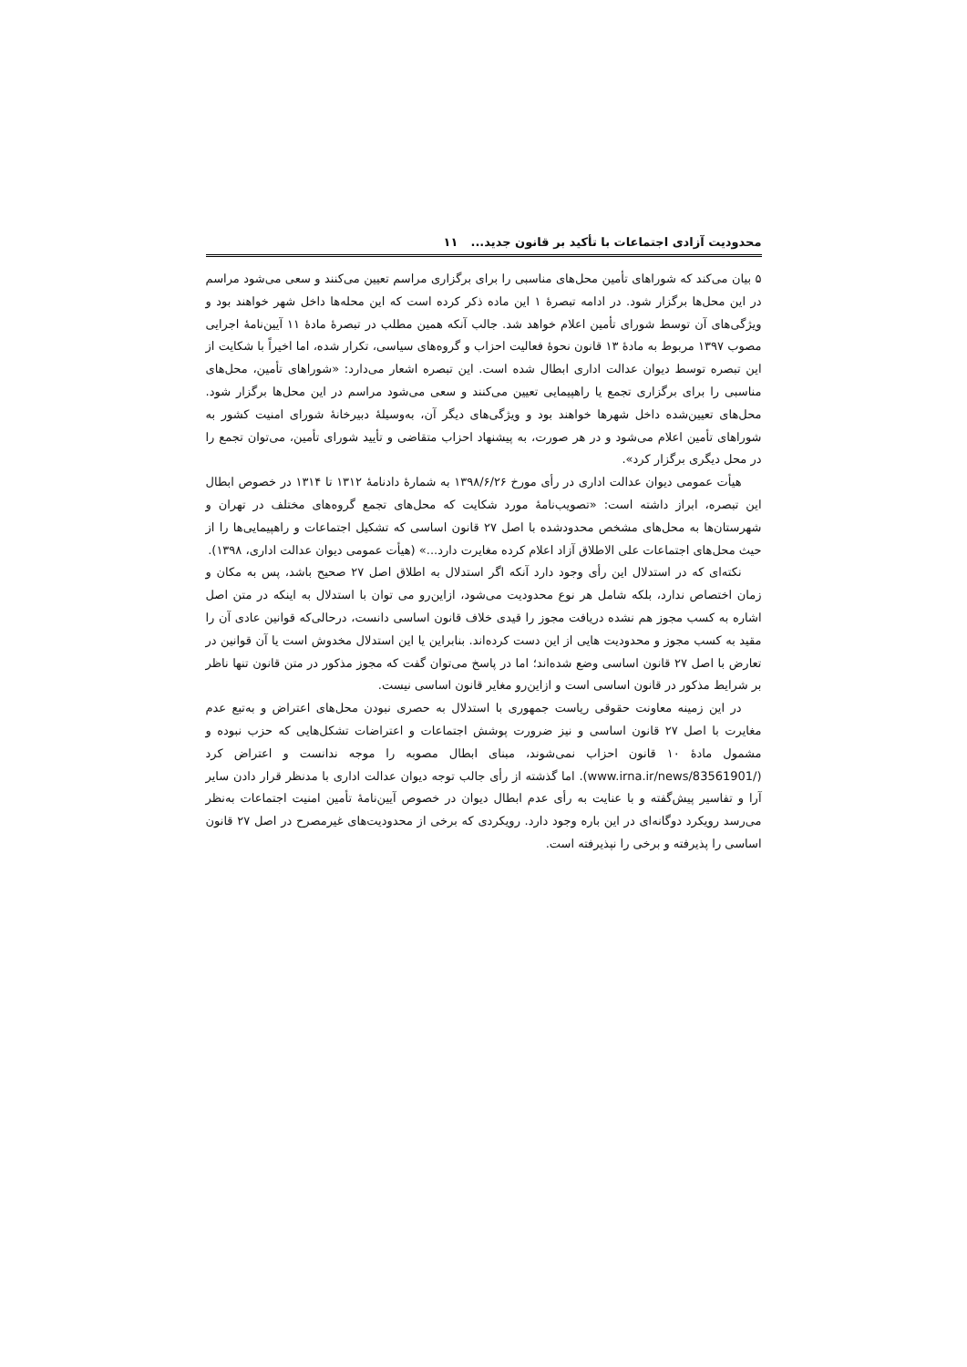محدودیت آزادی اجتماعات با تأکید بر قانون جدید... ۱۱
۵ بیان می‌کند که شوراهای تأمین محل‌های مناسبی را برای برگزاری مراسم تعیین می‌کنند و سعی می‌شود مراسم در این محل‌ها برگزار شود. در ادامه تبصرهٔ ۱ این ماده ذکر کرده است که این محله‌ها داخل شهر خواهند بود و ویژگی‌های آن توسط شورای تأمین اعلام خواهد شد. جالب آنکه همین مطلب در تبصرهٔ مادهٔ ۱۱ آیین‌نامهٔ اجرایی مصوب ۱۳۹۷ مربوط به مادهٔ ۱۳ قانون نحوهٔ فعالیت احزاب و گروه‌های سیاسی، تکرار شده، اما اخیراً با شکایت از این تبصره توسط دیوان عدالت اداری ابطال شده است. این تبصره اشعار می‌دارد: «شوراهای تأمین، محل‌های مناسبی را برای برگزاری تجمع یا راهپیمایی تعیین می‌کنند و سعی می‌شود مراسم در این محل‌ها برگزار شود. محل‌های تعیین‌شده داخل شهرها خواهند بود و ویژگی‌های دیگر آن، به‌وسیلهٔ دبیرخانهٔ شورای امنیت کشور به شوراهای تأمین اعلام می‌شود و در هر صورت، به پیشنهاد احزاب متقاضی و تأیید شورای تأمین، می‌توان تجمع را در محل دیگری برگزار کرد».
هیأت عمومی دیوان عدالت اداری در رأی مورخ ۱۳۹۸/۶/۲۶ به شمارهٔ دادنامهٔ ۱۳۱۲ تا ۱۳۱۴ در خصوص ابطال این تبصره، ابراز داشته است: «تصویب‌نامهٔ مورد شکایت که محل‌های تجمع گروه‌های مختلف در تهران و شهرستان‌ها به محل‌های مشخص محدودشده با اصل ۲۷ قانون اساسی که تشکیل اجتماعات و راهپیمایی‌ها را از حیث محل‌های اجتماعات علی الاطلاق آزاد اعلام کرده مغایرت دارد...» (هیأت عمومی دیوان عدالت اداری، ۱۳۹۸).
نکته‌ای که در استدلال این رأی وجود دارد آنکه اگر استدلال به اطلاق اصل ۲۷ صحیح باشد، پس به مکان و زمان اختصاص ندارد، بلکه شامل هر نوع محدودیت می‌شود، ازاین‌رو می توان با استدلال به اینکه در متن اصل اشاره به کسب مجوز هم نشده دریافت مجوز را قیدی خلاف قانون اساسی دانست، درحالی‌که قوانین عادی آن را مقید به کسب مجوز و محدودیت هایی از این دست کرده‌اند. بنابراین یا این استدلال مخدوش است یا آن قوانین در تعارض با اصل ۲۷ قانون اساسی وضع شده‌اند؛ اما در پاسخ می‌توان گفت که مجوز مذکور در متن قانون تنها ناظر بر شرایط مذکور در قانون اساسی است و ازاین‌رو مغایر قانون اساسی نیست.
در این زمینه معاونت حقوقی ریاست جمهوری با استدلال به حصری نبودن محل‌های اعتراض و به‌تبع عدم مغایرت با اصل ۲۷ قانون اساسی و نیز ضرورت پوشش اجتماعات و اعتراضات تشکل‌هایی که حزب نبوده و مشمول مادهٔ ۱۰ قانون احزاب نمی‌شوند، مبنای ابطال مصوبه را موجه ندانست و اعتراض کرد (www.irna.ir/news/83561901/). اما گذشته از رأی جالب توجه دیوان عدالت اداری با مدنظر قرار دادن سایر آرا و تفاسیر پیش‌گفته و با عنایت به رأی عدم ابطال دیوان در خصوص آیین‌نامهٔ تأمین امنیت اجتماعات به‌نظر می‌رسد رویکرد دوگانه‌ای در این باره وجود دارد. رویکردی که برخی از محدودیت‌های غیرمصرح در اصل ۲۷ قانون اساسی را پذیرفته و برخی را نپذیرفته است.